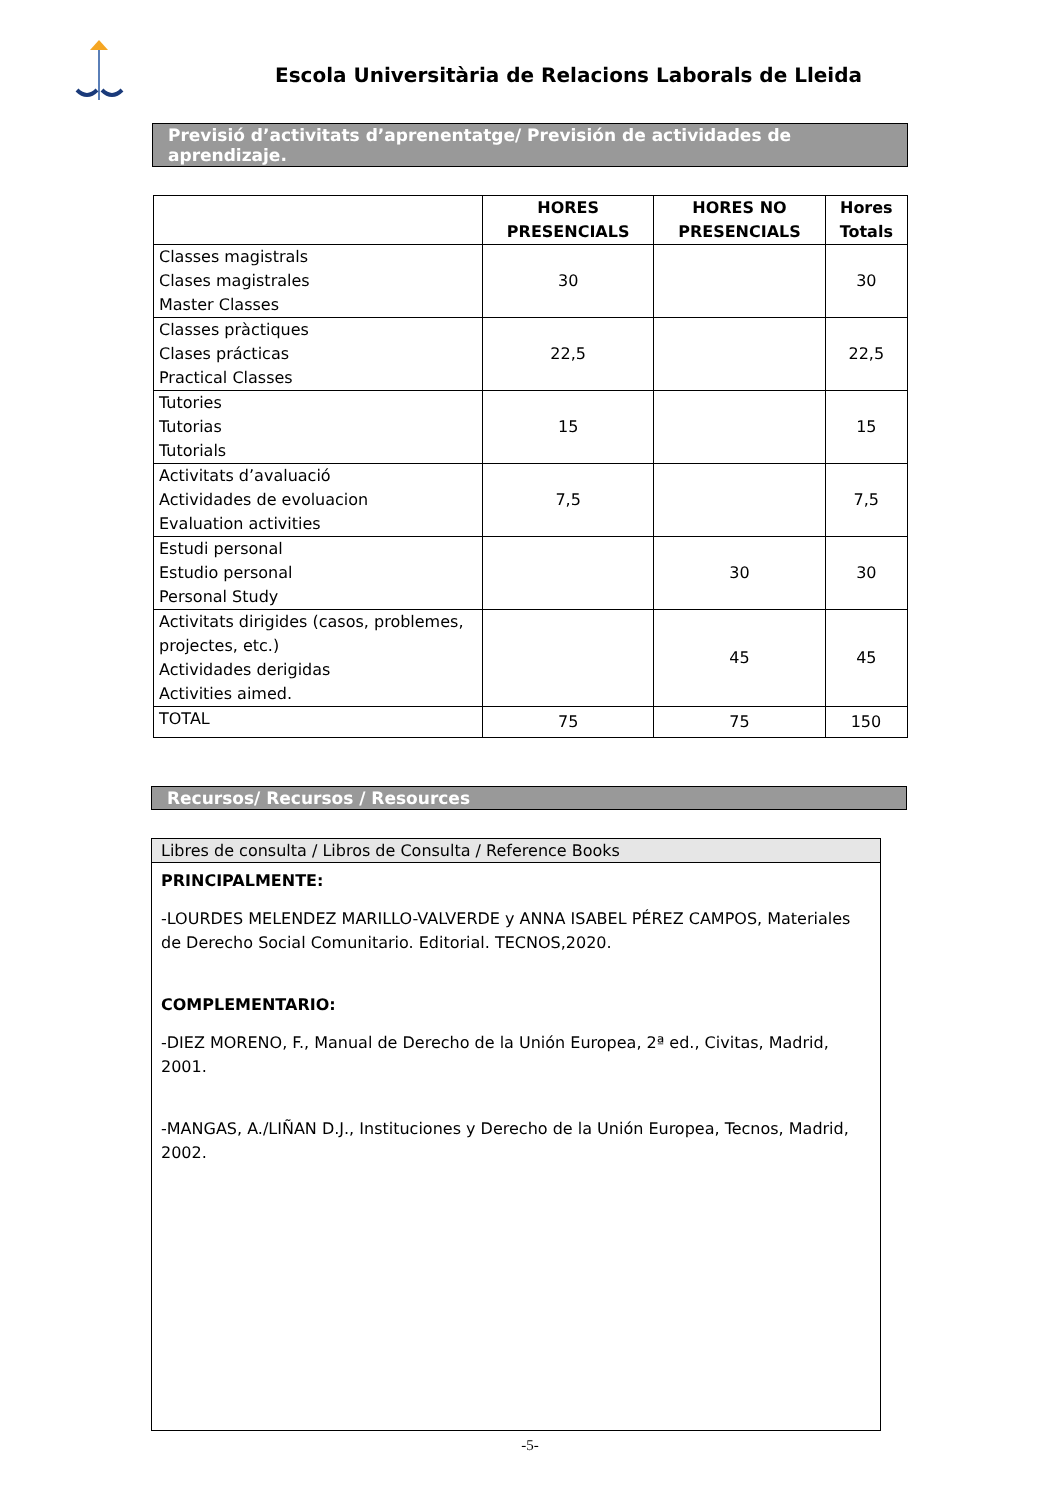Escola Universitària de Relacions Laborals de Lleida
Previsió d’activitats d’aprenentatge/ Previsión de actividades de aprendizaje.
| | HORES PRESENCIALS | HORES NO PRESENCIALS | Hores Totals |
| --- | --- | --- | --- |
| Classes magistrals Clases magistrales Master Classes | 30 | | 30 |
| Classes pràctiques Clases prácticas Practical Classes | 22,5 | | 22,5 |
| Tutories Tutorias Tutorials | 15 | | 15 |
| Activitats d’avaluació Actividades de evoluacion Evaluation activities | 7,5 | | 7,5 |
| Estudi personal Estudio personal Personal Study | | 30 | 30 |
| Activitats dirigides (casos, problemes, projectes, etc.) Actividades derigidas Activities aimed. | | 45 | 45 |
| TOTAL | 75 | 75 | 150 |
Recursos/ Recursos / Resources
| Libres de consulta / Libros de Consulta / Reference Books |
| --- |
| PRINCIPALMENTE: -LOURDES MELENDEZ MARILLO-VALVERDE y ANNA ISABEL PÉREZ CAMPOS, Materiales de Derecho Social Comunitario. Editorial. TECNOS,2020. COMPLEMENTARIO: -DIEZ MORENO, F., Manual de Derecho de la Unión Europea, 2ª ed., Civitas, Madrid, 2001. -MANGAS, A./LIÑAN D.J., Instituciones y Derecho de la Unión Europea, Tecnos, Madrid, 2002. |
-5-